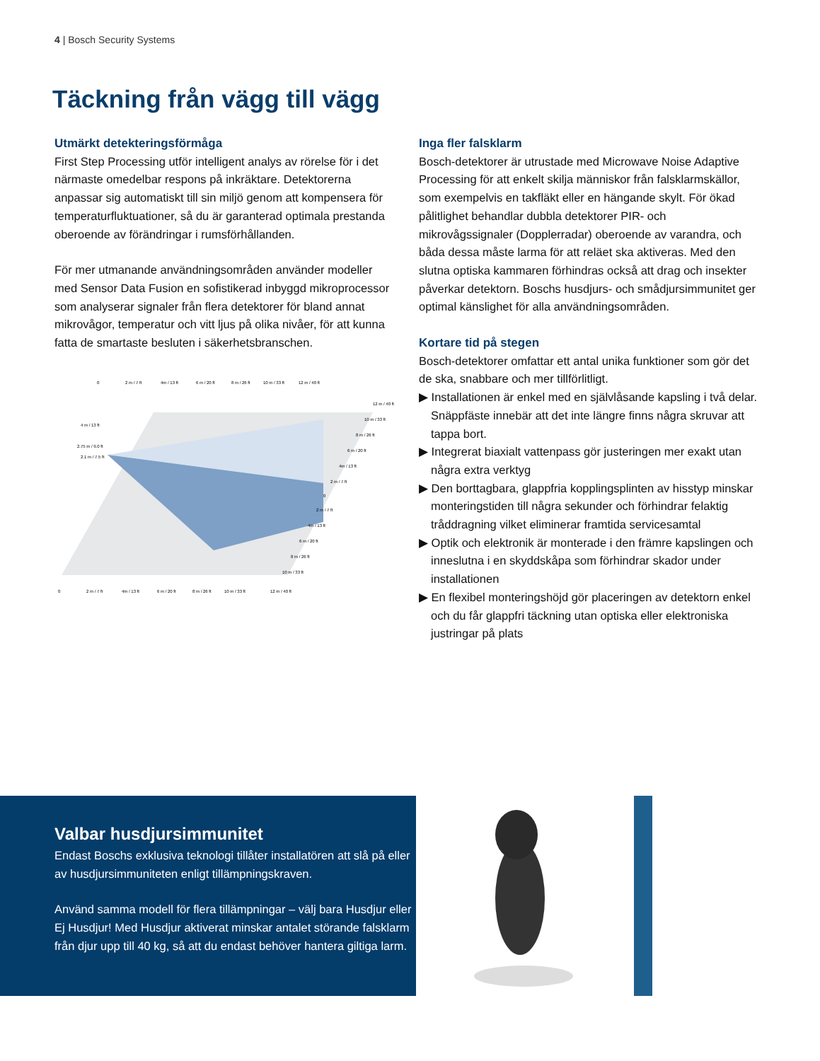4 | Bosch Security Systems
Täckning från vägg till vägg
Utmärkt detekteringsförmåga
First Step Processing utför intelligent analys av rörelse för i det närmaste omedelbar respons på inkräktare. Detektorerna anpassar sig automatiskt till sin miljö genom att kompensera för temperaturfluktuationer, så du är garanterad optimala prestanda oberoende av förändringar i rumsförhållanden.
För mer utmanande användningsområden använder modeller med Sensor Data Fusion en sofistikerad inbyggd mikroprocessor som analyserar signaler från flera detektorer för bland annat mikrovågor, temperatur och vitt ljus på olika nivåer, för att kunna fatta de smartaste besluten i säkerhetsbranschen.
0
2 m / 7 ft
4m / 13 ft
6 m / 20 ft
8 m / 26 ft
10 m / 33 ft
12 m / 40 ft
4 m / 13 ft
2.75 m / 9.0 ft
2.1 m / 7.5 ft
12 m / 40 ft
10 m / 33 ft
8 m / 26 ft
6 m / 20 ft
4m / 13 ft
2 m / 7 ft
0
2 m / 7 ft
4m / 13 ft
6 m / 20 ft
8 m / 26 ft
10 m / 33 ft
0
2 m / 7 ft
4m / 13 ft
6 m / 20 ft
8 m / 26 ft
10 m / 33 ft
12 m / 40 ft
Inga fler falsklarm
Bosch-detektorer är utrustade med Microwave Noise Adaptive Processing för att enkelt skilja människor från falsklarmskällor, som exempelvis en takfläkt eller en hängande skylt. För ökad pålitlighet behandlar dubbla detektorer PIR- och mikrovågssignaler (Dopplerradar) oberoende av varandra, och båda dessa måste larma för att reläet ska aktiveras. Med den slutna optiska kammaren förhindras också att drag och insekter påverkar detektorn. Boschs husdjurs- och smådjursimmunitet ger optimal känslighet för alla användningsområden.
Kortare tid på stegen
Bosch-detektorer omfattar ett antal unika funktioner som gör det de ska, snabbare och mer tillförlitligt.
▶ Installationen är enkel med en självlåsande kapsling i två delar. Snäppfäste innebär att det inte längre finns några skruvar att tappa bort.
▶ Integrerat biaxialt vattenpass gör justeringen mer exakt utan några extra verktyg
▶ Den borttagbara, glappfria kopplingsplinten av hisstyp minskar monteringstiden till några sekunder och förhindrar felaktig tråddragning vilket eliminerar framtida servicesamtal
▶ Optik och elektronik är monterade i den främre kapslingen och inneslutna i en skyddskåpa som förhindrar skador under installationen
▶ En flexibel monteringshöjd gör placeringen av detektorn enkel och du får glappfri täckning utan optiska eller elektroniska justringar på plats
Valbar husdjursimmunitet
Endast Boschs exklusiva teknologi tillåter installatören att slå på eller av husdjursimmuniteten enligt tillämpningskraven.
Använd samma modell för flera tillämpningar – välj bara Husdjur eller Ej Husdjur! Med Husdjur aktiverat minskar antalet störande falsklarm från djur upp till 40 kg, så att du endast behöver hantera giltiga larm.